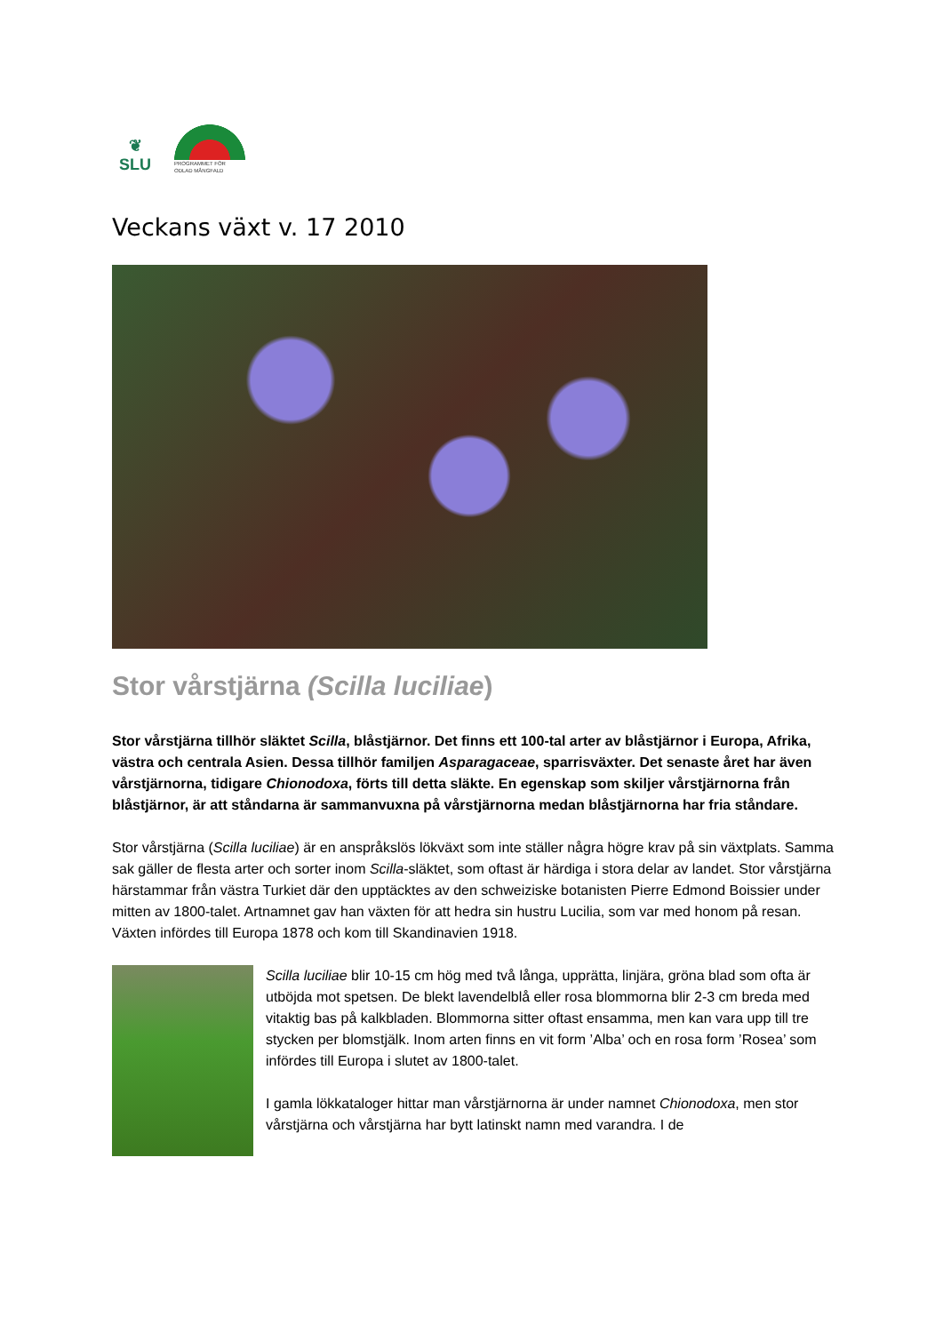❦
SLU
PROGRAMMET FÖR
ODLAD MÅNGFALD
Veckans växt v. 17 2010
Stor vårstjärna (Scilla luciliae)
Stor vårstjärna tillhör släktet Scilla, blåstjärnor. Det finns ett 100-tal arter av blåstjärnor i Europa, Afrika, västra och centrala Asien. Dessa tillhör familjen Asparagaceae, sparrisväxter. Det senaste året har även vårstjärnorna, tidigare Chionodoxa, förts till detta släkte. En egenskap som skiljer vårstjärnorna från blåstjärnor, är att ståndarna är sammanvuxna på vårstjärnorna medan blåstjärnorna har fria ståndare.
Stor vårstjärna (Scilla luciliae) är en anspråkslös lökväxt som inte ställer några högre krav på sin växtplats. Samma sak gäller de flesta arter och sorter inom Scilla-släktet, som oftast är härdiga i stora delar av landet. Stor vårstjärna härstammar från västra Turkiet där den upptäcktes av den schweiziske botanisten Pierre Edmond Boissier under mitten av 1800-talet. Artnamnet gav han växten för att hedra sin hustru Lucilia, som var med honom på resan. Växten infördes till Europa 1878 och kom till Skandinavien 1918.
Scilla luciliae blir 10-15 cm hög med två långa, upprätta, linjära, gröna blad som ofta är utböjda mot spetsen. De blekt lavendelblå eller rosa blommorna blir 2-3 cm breda med vitaktig bas på kalkbladen. Blommorna sitter oftast ensamma, men kan vara upp till tre stycken per blomstjälk. Inom arten finns en vit form ’Alba’ och en rosa form ’Rosea’ som infördes till Europa i slutet av 1800-talet.
I gamla lökkataloger hittar man vårstjärnorna är under namnet Chionodoxa, men stor vårstjärna och vårstjärna har bytt latinskt namn med varandra. I de